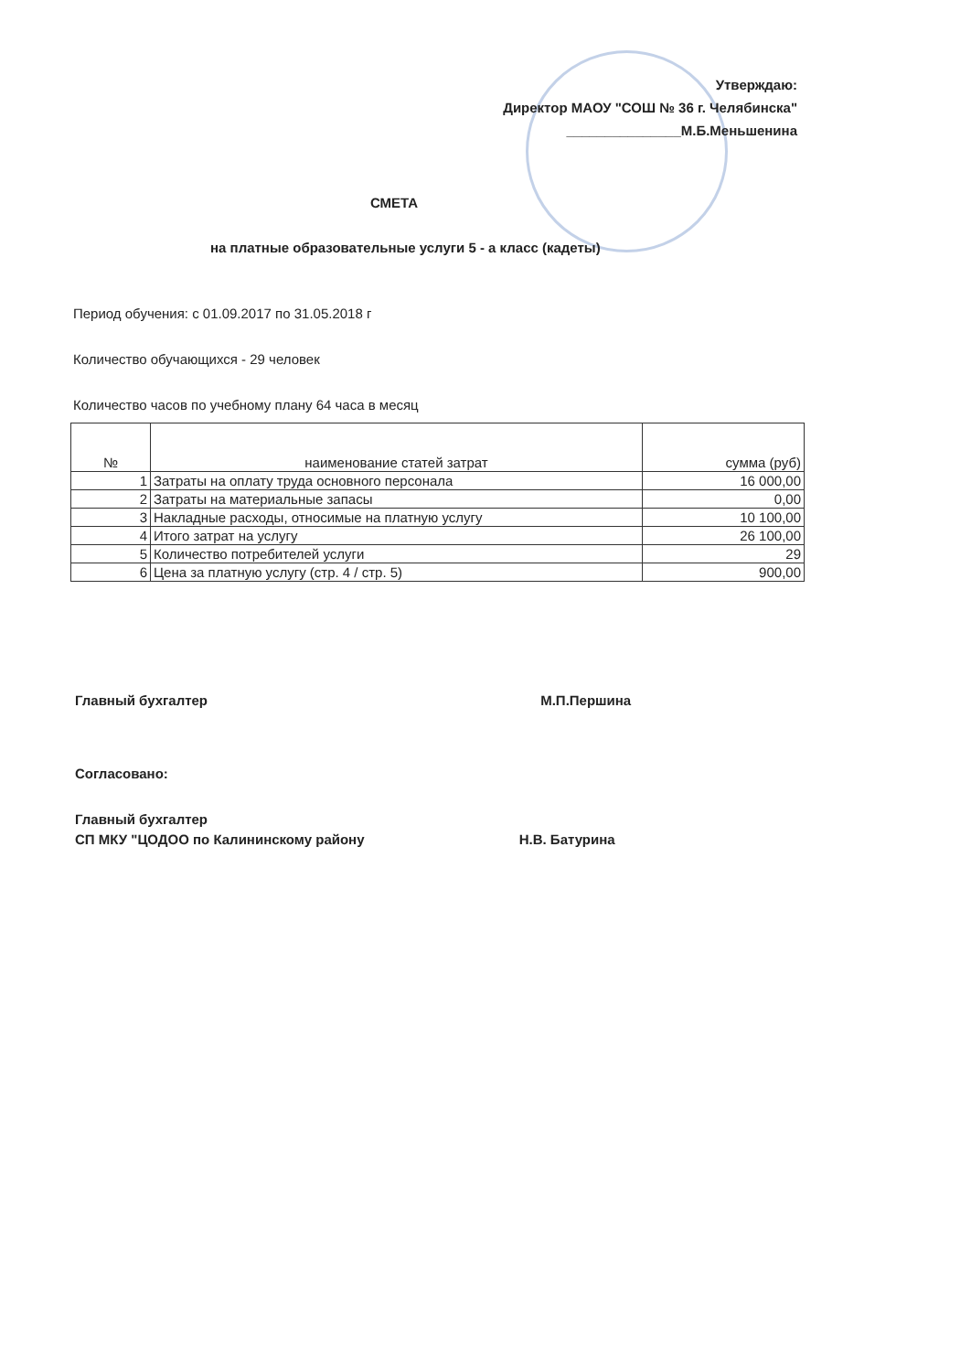Утверждаю:
Директор МАОУ "СОШ № 36 г. Челябинска"
_______________М.Б.Меньшенина
СМЕТА
на платные образовательные услуги 5 - а класс (кадеты)
Период обучения: с 01.09.2017 по 31.05.2018 г
Количество обучающихся - 29 человек
Количество часов по учебному плану 64 часа в месяц
| № | наименование статей затрат | сумма (руб) |
| --- | --- | --- |
| 1 | Затраты на оплату труда основного персонала | 16 000,00 |
| 2 | Затраты на материальные запасы | 0,00 |
| 3 | Накладные расходы, относимые на платную услугу | 10 100,00 |
| 4 | Итого затрат на услугу | 26 100,00 |
| 5 | Количество потребителей услуги | 29 |
| 6 | Цена за платную услугу (стр. 4 / стр. 5) | 900,00 |
Главный бухгалтер М.П.Першина
Согласовано:
Главный бухгалтер
СП МКУ "ЦОДОО по Калининскому району Н.В. Батурина